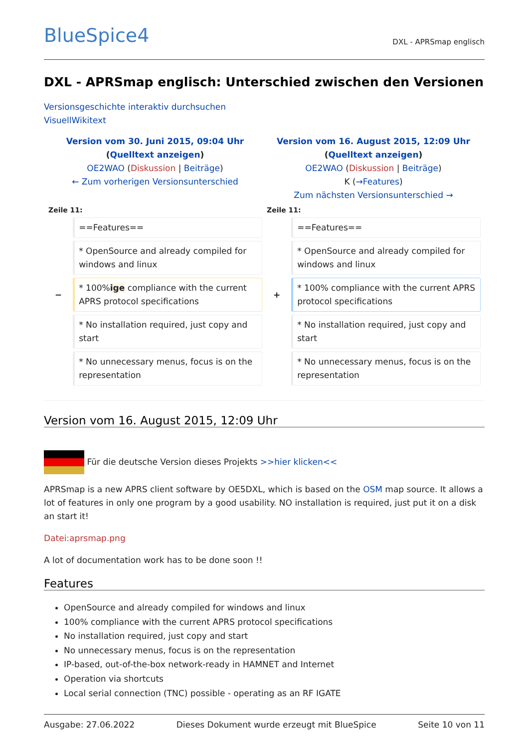BlueSpice4 DXL - APRSmap englisch
DXL - APRSmap englisch: Unterschied zwischen den Versionen
Versionsgeschichte interaktiv durchsuchen
VisuellWikitext
| Version vom 30. Juni 2015, 09:04 Uhr ( Quelltext anzeigen ) OE2WAO ( Diskussion / Beiträge ) ← Zum vorherigen Versionsunterschied | | Version vom 16. August 2015, 12:09 Uhr ( Quelltext anzeigen ) OE2WAO ( Diskussion / Beiträge ) K ( →Features ) Zum nächsten Versionsunterschied → | |
| Zeile 11: | | Zeile 11: | |
| | ==Features== | | ==Features== |
| | * OpenSource and already compiled for windows and linux | | * OpenSource and already compiled for windows and linux |
| − | * 100% ige compliance with the current APRS protocol specifications | + | * 100% compliance with the current APRS protocol specifications |
| | * No installation required, just copy and start | | * No installation required, just copy and start |
| | * No unnecessary menus, focus is on the representation | | * No unnecessary menus, focus is on the representation |
Version vom 16. August 2015, 12:09 Uhr
Für die deutsche Version dieses Projekts >>hier klicken<<
APRSmap is a new APRS client software by OE5DXL, which is based on the OSM map source. It allows a lot of features in only one program by a good usability. NO installation is required, just put it on a disk an start it!
Datei:aprsmap.png
A lot of documentation work has to be done soon !!
Features
OpenSource and already compiled for windows and linux
100% compliance with the current APRS protocol specifications
No installation required, just copy and start
No unnecessary menus, focus is on the representation
IP-based, out-of-the-box network-ready in HAMNET and Internet
Operation via shortcuts
Local serial connection (TNC) possible - operating as an RF IGATE
Ausgabe: 27.06.2022 Dieses Dokument wurde erzeugt mit BlueSpice Seite 10 von 11